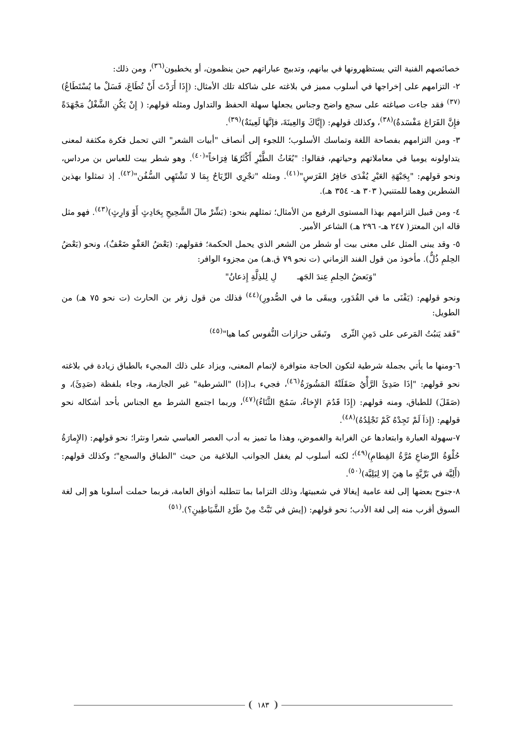خصائصهم الفنية التي يستظهرونها في بيانهم، وتدبيج عباراتهم حين ينظمون، أو يخطبون<sup>(٣٦)</sup>، ومن ذلك:
٢- التزامهم على إخراجها في أسلوب مميز في بلاغته على شاكلة تلك الأمثال: (إِذَا أَرَدْتَ أَنْ تُطَاعَ، فَسَلْ ما يُسْتَطَاعُ)<sup>(٣٧)</sup> فقد جاءت صياغته على سجع واضح وجناس يجعلها سهلة الحفظ والتداول ومثله قولهم: ( إِنْ يَكُنِ الشَّغْلُ مَجْهَدَةً فإِنَّ الفَرَاغ مَفْسَدةٌ)<sup>(٣٨)</sup>، وكذلك قولهم: (إِيَّاكَ وَالعِينَةَ، فإنَّهَا لَعِينَةٌ)<sup>(٣٩)</sup>.
٣- ومن التزامهم بفصاحة اللغة وتماسك الأسلوب؛ اللجوء إلى أنصاف "أبيات الشعر" التي تحمل فكرة مكثفة لمعنى يتداولونه يوميا في معاملاتهم وحياتهم، فقالوا: "بُغَاثُ الطَّيْرِ أَكْثَرُهَا فِرَاخاً"<sup>(٤٠)</sup>. وهو شطر بيت للعباس بن مرداس، ونحو قولهم: "بِجَبْهَةِ العَيْرِ يُفْدَى حَافِرُ الفَرَسِ"<sup>(٤١)</sup>. ومثله "تجْرِي الرِّيَاحُ بِمَا لا تَشْتَهِي السُّفُن"<sup>(٤٢)</sup>. إذ تمثلوا بهذين الشطرين وهما للمتنبي( ٣٠٣ هـ- ٣٥٤ هـ).
٤- ومن قبيل التزامهم بهذا المستوى الرفيع من الأمثال؛ تمثلهم بنحو: (بَشِّرْ مالَ الشَّحِيحِ بِحَادِثٍ أَوْ وَارِثٍ)<sup>(٤٣)</sup>. فهو مثل قاله ابن المعتز( ٢٤٧ هـ- ٢٩٦ هـ) الشاعر الأمير.
٥- وقد يبنى المثل على معنى بيت أو شطر من الشعر الذي يحمل الحكمة؛ فقولهم: (بَعْضُ العَفْوِ ضَعْفٌ)، ونحو (بَعْضُ الحِلمِ ذُلٌّ). مأخوذ من قول الفند الزماني (ت نحو ٧٩ ق.هـ) من مجزوء الوافر:
"وَبَعضُ الحِلمِ عِندَ الجَهـ لِ لِلذِلَّةِ إِذعانُ"
ونحو قولهم: (يَفْنَى ما في القُدَور، ويبقَى ما في الصُّدورِ)<sup>(٤٤)</sup> فذلك من قول زفر بن الحارث (ت نحو ٧٥ هـ) من الطويل:
"فَقد يَنبُتُ المَرعى على دَمِنِ الثّرى وتَبقَى حزازات النُّفوس كما هيا"<sup>(٤٥)</sup>
٦-ومنها ما يأتي بجملة شرطية لتكون الحاجة متوافرة لإتمام المعنى، ويزاد على ذلك المجيء بالطباق زيادة في بلاغته نحو قولهم: "إذَا صَدِئَ الرَّأْيُ صَقَلَتْهُ المَشُورَةُ<sup>(٤٦)</sup>، فجيء بـ(إذا) "الشرطية" غير الجازمة، وجاء بلفظة (صَدِئَ)، و (صَقَلَ) للطباق، ومنه قولهم: (إِذَا قَدُمَ الإِخاءُ، سَمُجَ الثَّنَاءُ)<sup>(٤٧)</sup>، وربما اجتمع الشرط مع الجناس بأحد أشكاله نحو قولهم: (إِذاَ لَمْ تَجِدْهُ كَمْ تَجْلِدُهُ)<sup>(٤٨)</sup>.
٧-سهولة العبارة وابتعادها عن الغرابة والغموض، وهذا ما تميز به أدب العصر العباسي شعرا ونثرا؛ نحو قولهم: (الإِمارَةُ حُلْوَةُ الرِّضاعِ مُرَّةُ الفِطامِ)<sup>(٤٩)</sup>؛ لكنه أسلوب لم يغفل الجوانب البلاغية من حيث "الطباق والسجع"؛ وكذلك قولهم: (أَلِيَّة في بَرِّيَّةٍ ما هِيَ إلا لِبَلِيَّة)<sup>(٥٠)</sup>.
٨-جنوح بعضها إلى لغة عامية إيغالا في شعبيتها، وذلك التزاما بما تتطلبه أذواق العامة، فربما حملت أسلوبا هو إلى لغة السوق أقرب منه إلى لغة الأدب؛ نحو قولهم: (إيش في تَبَّتْ مِنْ طَرْدِ الشَّيَاطِينِ؟).<sup>(٥١)</sup>
١٨٣